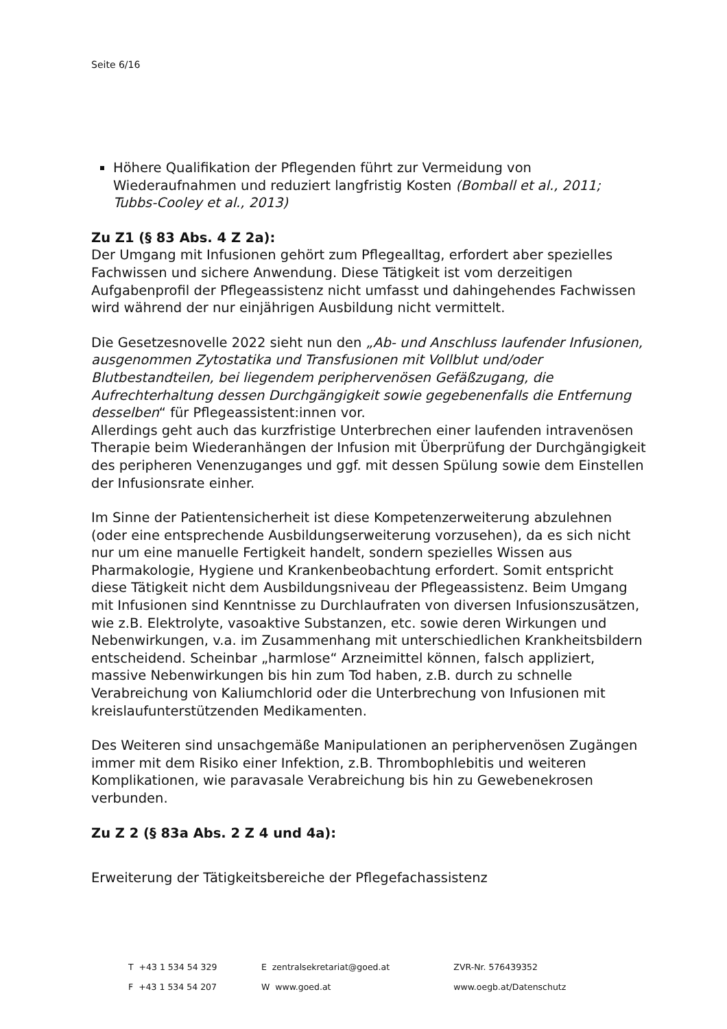Seite 6/16
Höhere Qualifikation der Pflegenden führt zur Vermeidung von Wiederaufnahmen und reduziert langfristig Kosten (Bomball et al., 2011; Tubbs-Cooley et al., 2013)
Zu Z1 (§ 83 Abs. 4 Z 2a):
Der Umgang mit Infusionen gehört zum Pflegealltag, erfordert aber spezielles Fachwissen und sichere Anwendung. Diese Tätigkeit ist vom derzeitigen Aufgabenprofil der Pflegeassistenz nicht umfasst und dahingehendes Fachwissen wird während der nur einjährigen Ausbildung nicht vermittelt.
Die Gesetzesnovelle 2022 sieht nun den „Ab- und Anschluss laufender Infusionen, ausgenommen Zytostatika und Transfusionen mit Vollblut und/oder Blutbestandteilen, bei liegendem periphervenösen Gefäßzugang, die Aufrechterhaltung dessen Durchgängigkeit sowie gegebenenfalls die Entfernung desselben“ für Pflegeassistent:innen vor.
Allerdings geht auch das kurzfristige Unterbrechen einer laufenden intravenösen Therapie beim Wiederanhängen der Infusion mit Überprüfung der Durchgängigkeit des peripheren Venenzuganges und ggf. mit dessen Spülung sowie dem Einstellen der Infusionsrate einher.
Im Sinne der Patientensicherheit ist diese Kompetenzerweiterung abzulehnen (oder eine entsprechende Ausbildungserweiterung vorzusehen), da es sich nicht nur um eine manuelle Fertigkeit handelt, sondern spezielles Wissen aus Pharmakologie, Hygiene und Krankenbeobachtung erfordert. Somit entspricht diese Tätigkeit nicht dem Ausbildungsniveau der Pflegeassistenz. Beim Umgang mit Infusionen sind Kenntnisse zu Durchlaufraten von diversen Infusionszusätzen, wie z.B. Elektrolyte, vasoaktive Substanzen, etc. sowie deren Wirkungen und Nebenwirkungen, v.a. im Zusammenhang mit unterschiedlichen Krankheitsbildern entscheidend. Scheinbar „harmlose“ Arzneimittel können, falsch appliziert, massive Nebenwirkungen bis hin zum Tod haben, z.B. durch zu schnelle Verabreichung von Kaliumchlorid oder die Unterbrechung von Infusionen mit kreislaufunterstützenden Medikamenten.
Des Weiteren sind unsachgemäße Manipulationen an periphervenösen Zugängen immer mit dem Risiko einer Infektion, z.B. Thrombophlebitis und weiteren Komplikationen, wie paravasale Verabreichung bis hin zu Gewebenekrosen verbunden.
Zu Z 2 (§ 83a Abs. 2 Z 4 und 4a):
Erweiterung der Tätigkeitsbereiche der Pflegefachassistenz
| T +43 1 534 54 329 | E zentralsekretariat@goed.at | ZVR-Nr. 576439352 |
| F +43 1 534 54 207 | W www.goed.at | www.oegb.at/Datenschutz |